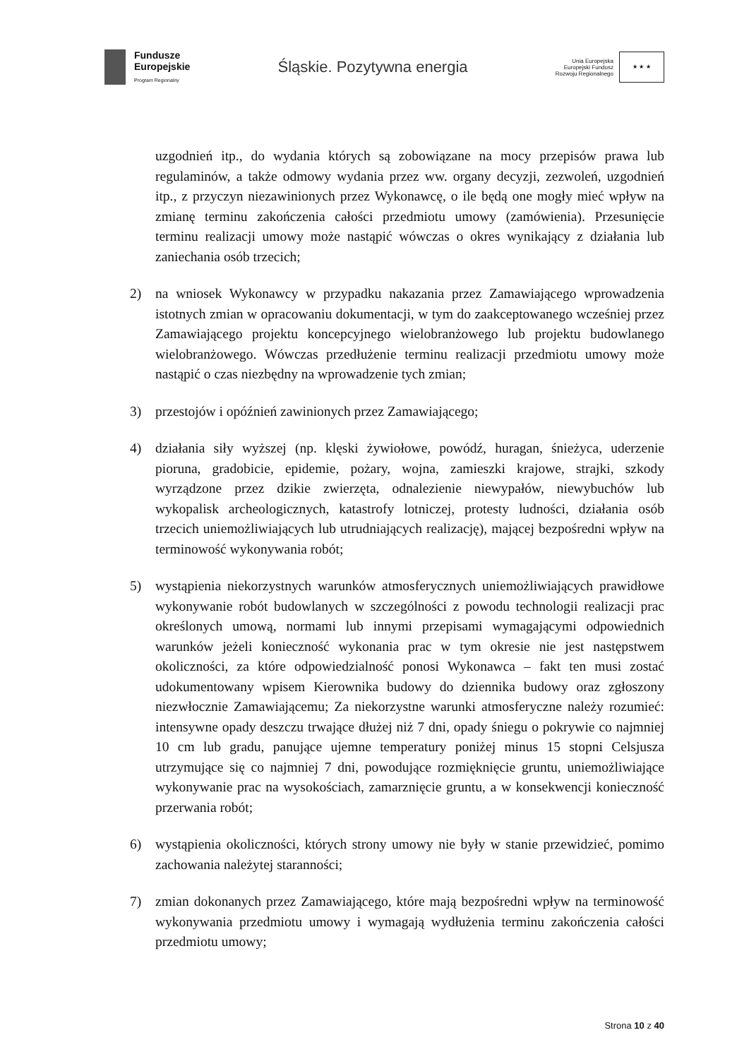Fundusze
Europejskie
Program Regionalny
Śląskie. Pozytywna energia
Unia Europejska
Europejski Fundusz
Rozwoju Regionalnego
★ ★ ★
uzgodnień itp., do wydania których są zobowiązane na mocy przepisów prawa lub regulaminów, a także odmowy wydania przez ww. organy decyzji, zezwoleń, uzgodnień itp., z przyczyn niezawinionych przez Wykonawcę, o ile będą one mogły mieć wpływ na zmianę terminu zakończenia całości przedmiotu umowy (zamówienia). Przesunięcie terminu realizacji umowy może nastąpić wówczas o okres wynikający z działania lub zaniechania osób trzecich;
2) na wniosek Wykonawcy w przypadku nakazania przez Zamawiającego wprowadzenia istotnych zmian w opracowaniu dokumentacji, w tym do zaakceptowanego wcześniej przez Zamawiającego projektu koncepcyjnego wielobranżowego lub projektu budowlanego wielobranżowego. Wówczas przedłużenie terminu realizacji przedmiotu umowy może nastąpić o czas niezbędny na wprowadzenie tych zmian;
3) przestojów i opóźnień zawinionych przez Zamawiającego;
4) działania siły wyższej (np. klęski żywiołowe, powódź, huragan, śnieżyca, uderzenie pioruna, gradobicie, epidemie, pożary, wojna, zamieszki krajowe, strajki, szkody wyrządzone przez dzikie zwierzęta, odnalezienie niewypałów, niewybuchów lub wykopalisk archeologicznych, katastrofy lotniczej, protesty ludności, działania osób trzecich uniemożliwiających lub utrudniających realizację), mającej bezpośredni wpływ na terminowość wykonywania robót;
5) wystąpienia niekorzystnych warunków atmosferycznych uniemożliwiających prawidłowe wykonywanie robót budowlanych w szczególności z powodu technologii realizacji prac określonych umową, normami lub innymi przepisami wymagającymi odpowiednich warunków jeżeli konieczność wykonania prac w tym okresie nie jest następstwem okoliczności, za które odpowiedzialność ponosi Wykonawca – fakt ten musi zostać udokumentowany wpisem Kierownika budowy do dziennika budowy oraz zgłoszony niezwłocznie Zamawiającemu; Za niekorzystne warunki atmosferyczne należy rozumieć: intensywne opady deszczu trwające dłużej niż 7 dni, opady śniegu o pokrywie co najmniej 10 cm lub gradu, panujące ujemne temperatury poniżej minus 15 stopni Celsjusza utrzymujące się co najmniej 7 dni, powodujące rozmięknięcie gruntu, uniemożliwiające wykonywanie prac na wysokościach, zamarznięcie gruntu, a w konsekwencji konieczność przerwania robót;
6) wystąpienia okoliczności, których strony umowy nie były w stanie przewidzieć, pomimo zachowania należytej staranności;
7) zmian dokonanych przez Zamawiającego, które mają bezpośredni wpływ na terminowość wykonywania przedmiotu umowy i wymagają wydłużenia terminu zakończenia całości przedmiotu umowy;
Strona 10 z 40